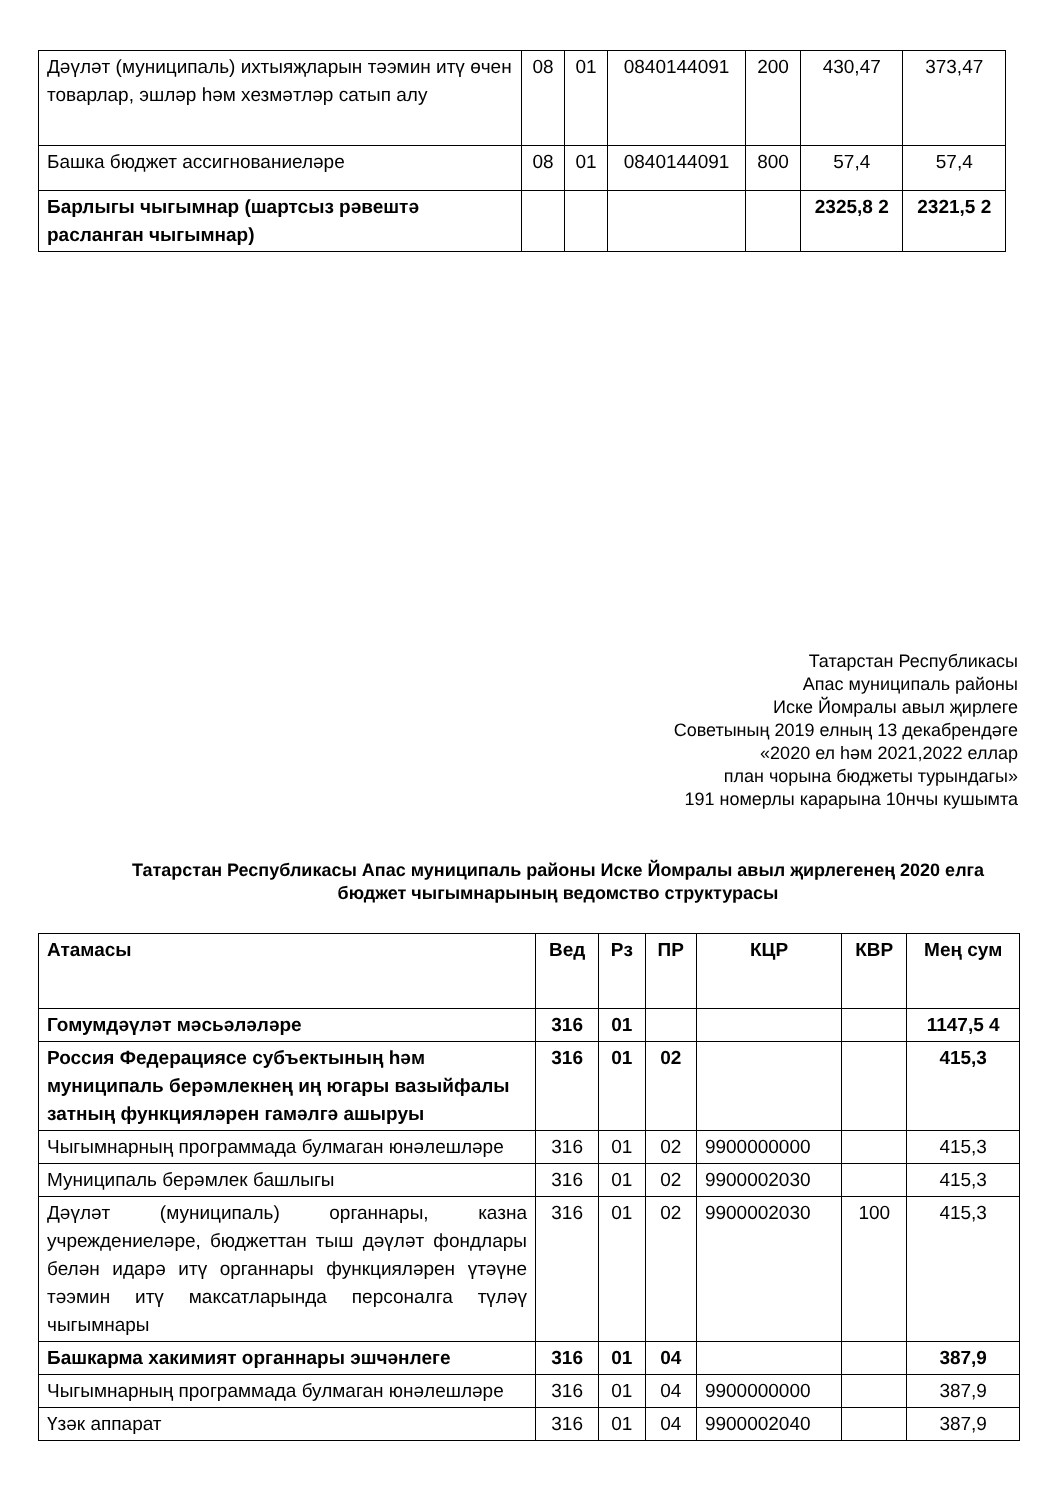| Дәүләт (муниципаль) ихтыяҗларын тәэмин итү өчен товарлар, эшләр һәм хезмәтләр сатып алу | 08 | 01 | 0840144091 | 200 | 430,47 | 373,47 |
| Башка бюджет ассигнованиеләре | 08 | 01 | 0840144091 | 800 | 57,4 | 57,4 |
| Барлыгы чыгымнар (шартсыз рәвештә расланган чыгымнар) | | | | | 2325,8 2 | 2321,5 2 |
Татарстан Республикасы
Апас муниципаль районы
Иске Йомралы авыл җирлеге
Советының 2019 елның 13 декабрендәге
«2020 ел һәм 2021,2022 еллар
план чорына бюджеты турындагы»
191 номерлы карарына 10нчы кушымта
Татарстан Республикасы Апас муниципаль районы Иске Йомралы авыл җирлегенең 2020 елга
бюджет чыгымнарының ведомство структурасы
| Атамасы | Вед | Рз | ПР | КЦР | КВР | Мең сум |
| --- | --- | --- | --- | --- | --- | --- |
| Гомумдәүләт мәсьәләләре | 316 | 01 | | | | 1147,5 4 |
| Россия Федерациясе субъектының һәм муниципаль берәмлекнең иң югары вазыйфалы затның функцияләрен гамәлгә ашыруы | 316 | 01 | 02 | | | 415,3 |
| Чыгымнарның программада булмаган юнәлешләре | 316 | 01 | 02 | 9900000000 | | 415,3 |
| Муниципаль берәмлек башлыгы | 316 | 01 | 02 | 9900002030 | | 415,3 |
| Дәүләт (муниципаль) органнары, казна учреждениеләре, бюджеттан тыш дәүләт фондлары белән идарә итү органнары функцияләрен үтәүне тәэмин итү максатларында персоналга түләү чыгымнары | 316 | 01 | 02 | 9900002030 | 100 | 415,3 |
| Башкарма хакимият органнары эшчәнлеге | 316 | 01 | 04 | | | 387,9 |
| Чыгымнарның программада булмаган юнәлешләре | 316 | 01 | 04 | 9900000000 | | 387,9 |
| Үзәк аппарат | 316 | 01 | 04 | 9900002040 | | 387,9 |